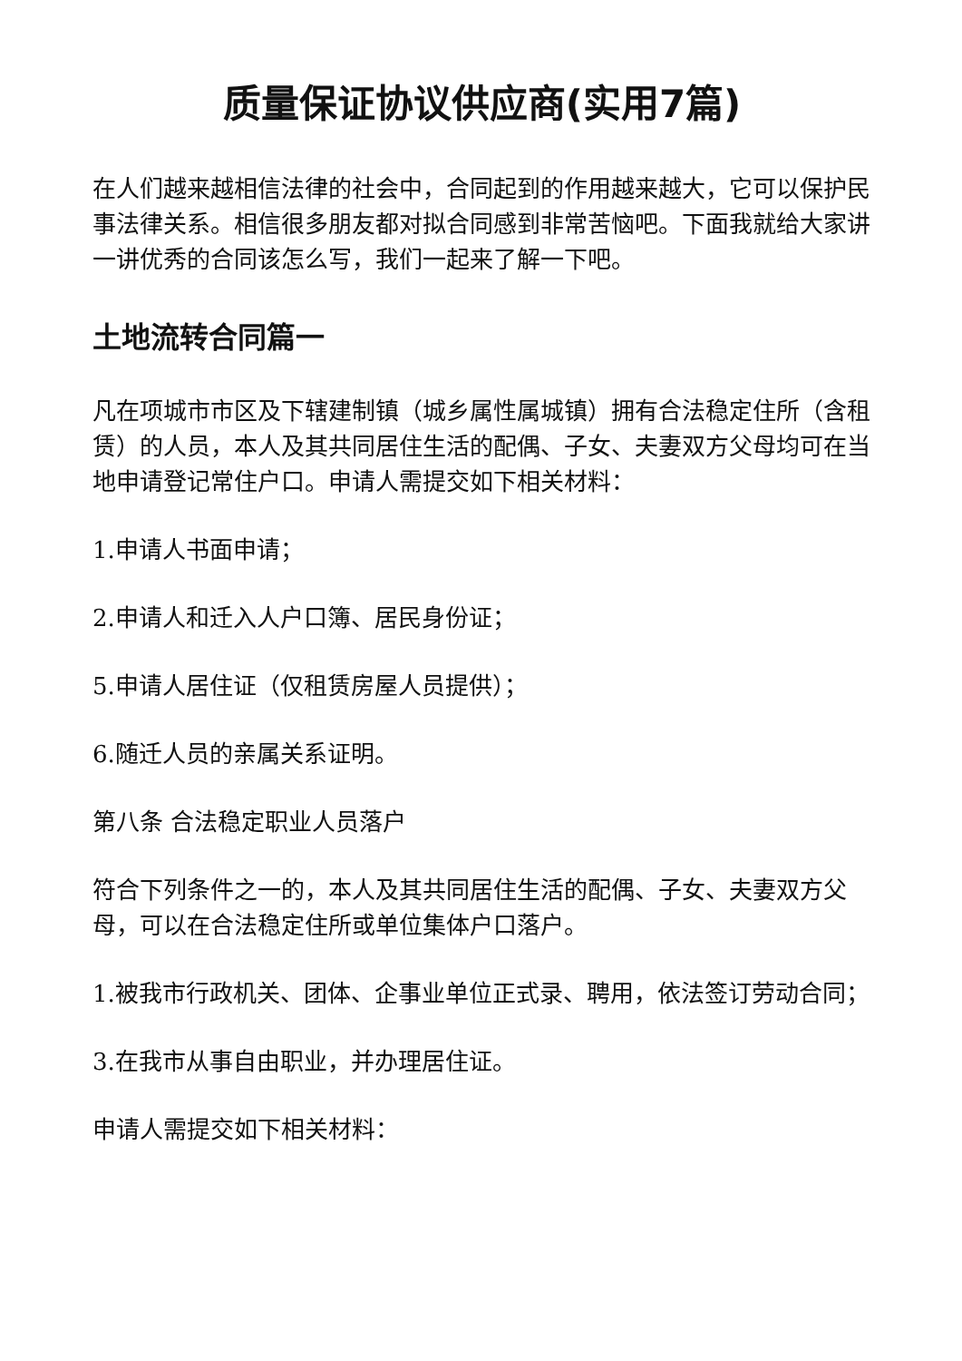质量保证协议供应商(实用7篇)
在人们越来越相信法律的社会中，合同起到的作用越来越大，它可以保护民事法律关系。相信很多朋友都对拟合同感到非常苦恼吧。下面我就给大家讲一讲优秀的合同该怎么写，我们一起来了解一下吧。
土地流转合同篇一
凡在项城市市区及下辖建制镇（城乡属性属城镇）拥有合法稳定住所（含租赁）的人员，本人及其共同居住生活的配偶、子女、夫妻双方父母均可在当地申请登记常住户口。申请人需提交如下相关材料：
1.申请人书面申请；
2.申请人和迁入人户口簿、居民身份证；
5.申请人居住证（仅租赁房屋人员提供）；
6.随迁人员的亲属关系证明。
第八条 合法稳定职业人员落户
符合下列条件之一的，本人及其共同居住生活的配偶、子女、夫妻双方父母，可以在合法稳定住所或单位集体户口落户。
1.被我市行政机关、团体、企事业单位正式录、聘用，依法签订劳动合同；
3.在我市从事自由职业，并办理居住证。
申请人需提交如下相关材料：